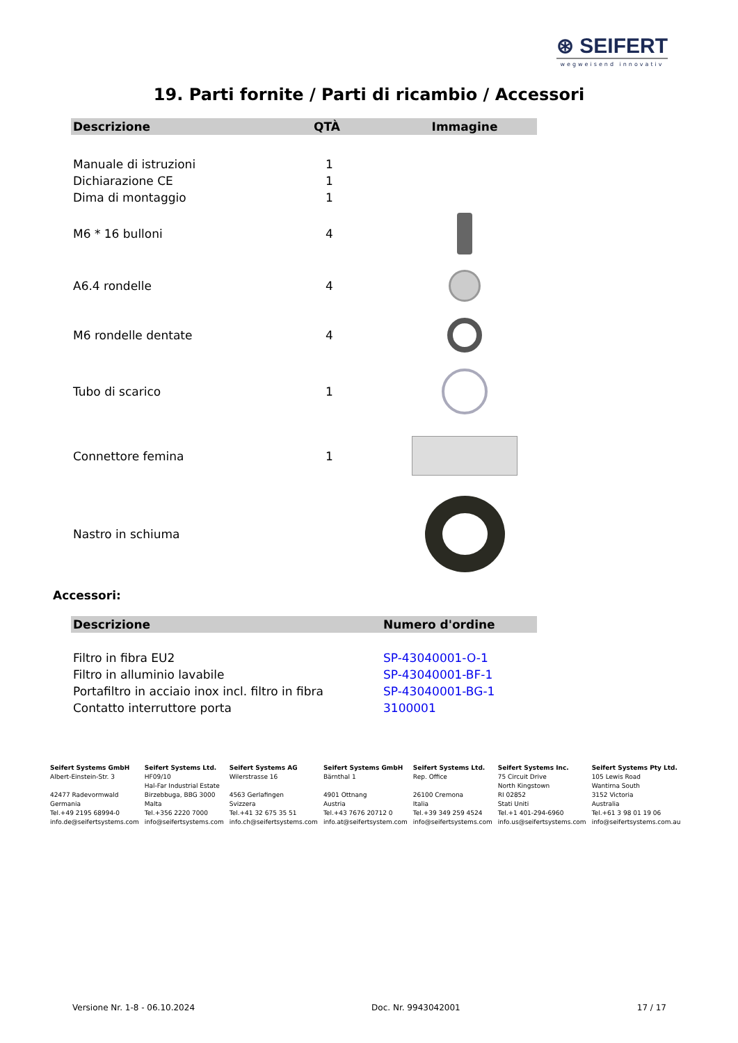⊛ SEIFERT
wegweisend innovativ
19. Parti fornite / Parti di ricambio / Accessori
| Descrizione | QTÀ | Immagine |
| --- | --- | --- |
| Manuale di istruzioni | 1 | |
| Dichiarazione CE | 1 | |
| Dima di montaggio | 1 | |
| M6 * 16 bulloni | 4 | |
| A6.4 rondelle | 4 | |
| M6 rondelle dentate | 4 | |
| Tubo di scarico | 1 | |
| Connettore femina | 1 | |
| Nastro in schiuma | | |
Accessori:
| Descrizione | Numero d'ordine |
| --- | --- |
| Filtro in fibra EU2 | SP-43040001-O-1 |
| Filtro in alluminio lavabile | SP-43040001-BF-1 |
| Portafiltro in acciaio inox incl. filtro in fibra | SP-43040001-BG-1 |
| Contatto interruttore porta | 3100001 |
Seifert Systems GmbH
Albert-Einstein-Str. 3
42477 Radevormwald
Germania
Tel.+49 2195 68994-0
info.de@seifertsystems.com
Seifert Systems Ltd.
HF09/10
Hal-Far Industrial Estate
Birzebbuga, BBG 3000
Malta
Tel.+356 2220 7000
info@seifertsystems.com
Seifert Systems AG
Wilerstrasse 16
4563 Gerlafingen
Svizzera
Tel.+41 32 675 35 51
info.ch@seifertsystems.com
Seifert Systems GmbH
Bärnthal 1
4901 Ottnang
Austria
Tel.+43 7676 20712 0
info.at@seifertsystem.com
Seifert Systems Ltd.
Rep. Office
26100 Cremona
Italia
Tel.+39 349 259 4524
info@seifertsystems.com
Seifert Systems Inc.
75 Circuit Drive
North Kingstown
RI 02852
Stati Uniti
Tel.+1 401-294-6960
info.us@seifertsystems.com
Seifert Systems Pty Ltd.
105 Lewis Road
Wantirna South
3152 Victoria
Australia
Tel.+61 3 98 01 19 06
info@seifertsystems.com.au
Versione Nr. 1-8 - 06.10.2024 Doc. Nr. 9943042001 17 / 17